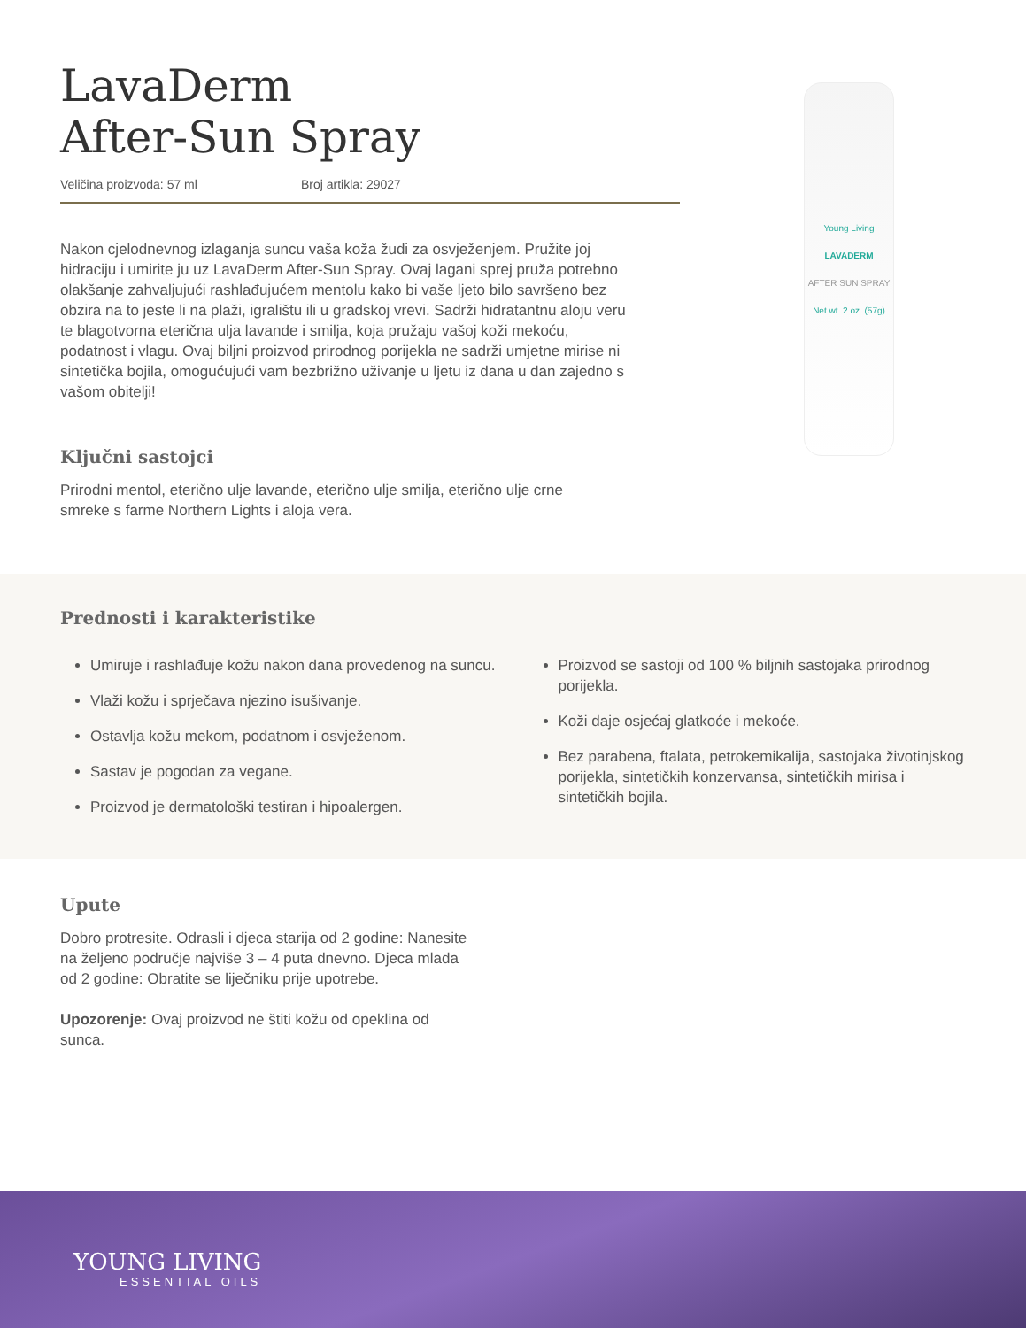LavaDerm
After-Sun Spray
Veličina proizvoda: 57 ml Broj artikla: 29027
Nakon cjelodnevnog izlaganja suncu vaša koža žudi za osvježenjem. Pružite joj hidraciju i umirite ju uz LavaDerm After-Sun Spray. Ovaj lagani sprej pruža potrebno olakšanje zahvaljujući rashlađujućem mentolu kako bi vaše ljeto bilo savršeno bez obzira na to jeste li na plaži, igralištu ili u gradskoj vrevi. Sadrži hidratantnu aloju veru te blagotvorna eterična ulja lavande i smilja, koja pružaju vašoj koži mekoću, podatnost i vlagu. Ovaj biljni proizvod prirodnog porijekla ne sadrži umjetne mirise ni sintetička bojila, omogućujući vam bezbrižno uživanje u ljetu iz dana u dan zajedno s vašom obitelji!
Ključni sastojci
Prirodni mentol, eterično ulje lavande, eterično ulje smilja, eterično ulje crne smreke s farme Northern Lights i aloja vera.
Young Living
LAVADERM
AFTER SUN SPRAY
Net wt. 2 oz. (57g)
Prednosti i karakteristike
Umiruje i rashlađuje kožu nakon dana provedenog na suncu.
Vlaži kožu i sprječava njezino isušivanje.
Ostavlja kožu mekom, podatnom i osvježenom.
Sastav je pogodan za vegane.
Proizvod je dermatološki testiran i hipoalergen.
Proizvod se sastoji od 100 % biljnih sastojaka prirodnog porijekla.
Koži daje osjećaj glatkoće i mekoće.
Bez parabena, ftalata, petrokemikalija, sastojaka životinjskog porijekla, sintetičkih konzervansa, sintetičkih mirisa i sintetičkih bojila.
Upute
Dobro protresite. Odrasli i djeca starija od 2 godine: Nanesite na željeno područje najviše 3 – 4 puta dnevno. Djeca mlađa od 2 godine: Obratite se liječniku prije upotrebe.
Upozorenje: Ovaj proizvod ne štiti kožu od opeklina od sunca.
YOUNG LIVING
ESSENTIAL OILS